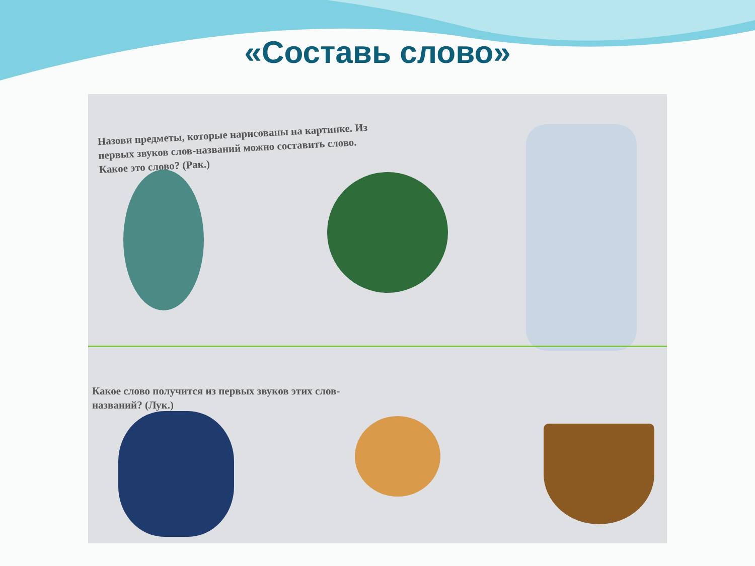«Составь слово»
Назови предметы, которые нарисованы на картинке. Из первых звуков слов-названий можно составить слово. Какое это слово? (Рак.)
Какое слово получится из первых звуков этих слов-названий? (Лук.)